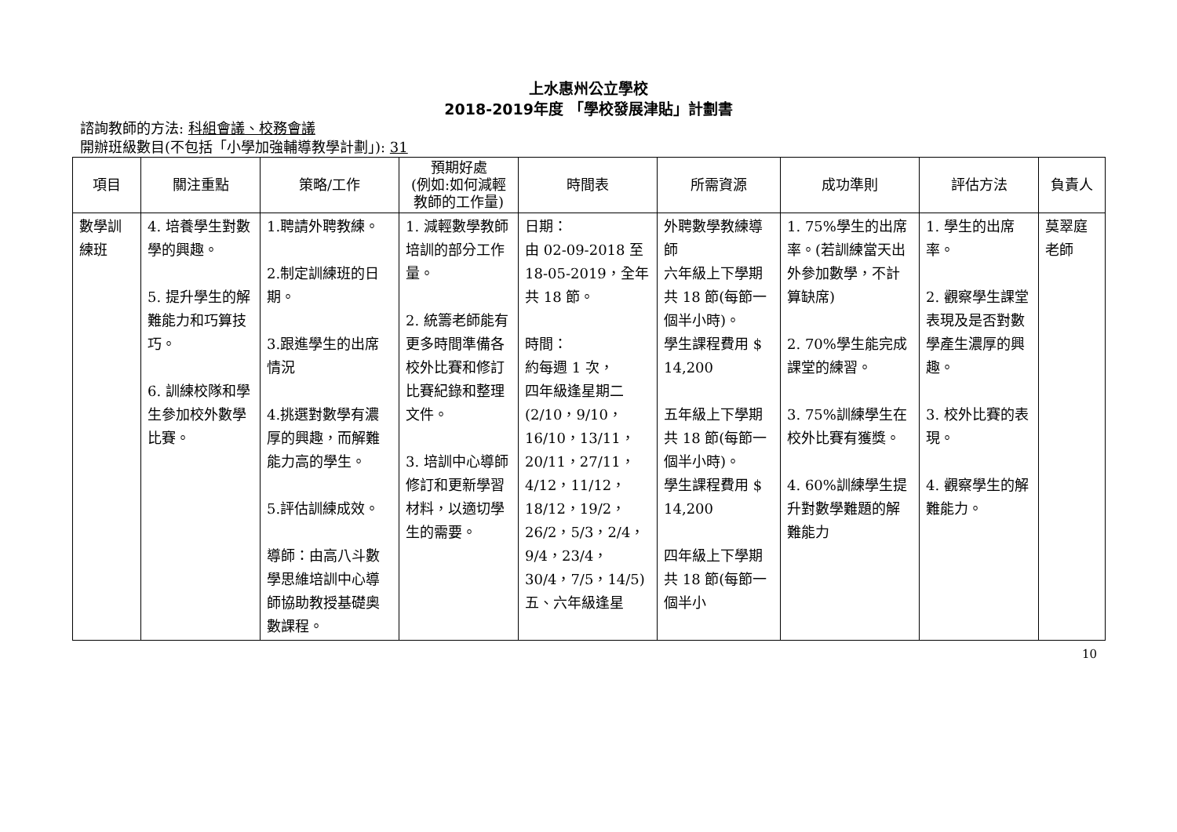上水惠州公立學校
2018-2019年度 「學校發展津貼」計劃書
諮詢教師的方法: 科組會議、校務會議
開辦班級數目(不包括「小學加強輔導教學計劃」): 31
| 項目 | 關注重點 | 策略/工作 | 預期好處 (例如:如何減輕教師的工作量) | 時間表 | 所需資源 | 成功準則 | 評估方法 | 負責人 |
| --- | --- | --- | --- | --- | --- | --- | --- | --- |
| 數學訓練班 | 4. 培養學生對數學的興趣。 5. 提升學生的解難能力和巧算技巧。 6. 訓練校隊和學生參加校外數學比賽。 | 1.聘請外聘教練。 2.制定訓練班的日期。 3.跟進學生的出席情況 4.挑選對數學有濃厚的興趣，而解難能力高的學生。 5.評估訓練成效。 導師：由高八斗數學思維培訓中心導師協助教授基礎奧數課程。 | 1. 減輕數學教師培訓的部分工作量。 2. 統籌老師能有更多時間準備各校外比賽和修訂比賽紀錄和整理文件。 3. 培訓中心導師修訂和更新學習材料，以適切學生的需要。 | 日期： 由 02-09-2018 至 18-05-2019，全年共 18 節。 時間： 約每週 1 次， 四年級逢星期二 (2/10，9/10，16/10，13/11，20/11，27/11， 4/12，11/12，18/12，19/2，26/2，5/3，2/4，9/4，23/4，30/4，7/5，14/5) 五、六年級逢星 | 外聘數學教練導師 六年級上下學期共 18 節(每節一個半小時)。 學生課程費用 $ 14,200 五年級上下學期共 18 節(每節一個半小時)。 學生課程費用 $ 14,200 四年級上下學期共 18 節(每節一個半小 | 1. 75%學生的出席率。(若訓練當天出外參加數學，不計算缺席) 2. 70%學生能完成課堂的練習。 3. 75%訓練學生在校外比賽有獲獎。 4. 60%訓練學生提升對數學難題的解難能力 | 1. 學生的出席率。 2. 觀察學生課堂表現及是否對數學產生濃厚的興趣。 3. 校外比賽的表現。 4. 觀察學生的解難能力。 | 莫翠庭老師 |
10